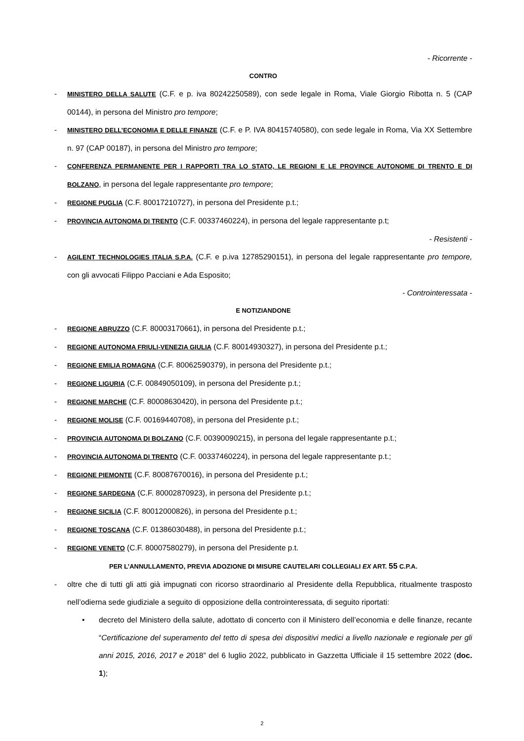- Ricorrente -
CONTRO
- MINISTERO DELLA SALUTE (C.F. e p. iva 80242250589), con sede legale in Roma, Viale Giorgio Ribotta n. 5 (CAP 00144), in persona del Ministro pro tempore;
- MINISTERO DELL’ECONOMIA E DELLE FINANZE (C.F. e P. IVA 80415740580), con sede legale in Roma, Via XX Settembre n. 97 (CAP 00187), in persona del Ministro pro tempore;
- CONFERENZA PERMANENTE PER I RAPPORTI TRA LO STATO, LE REGIONI E LE PROVINCE AUTONOME DI TRENTO E DI BOLZANO, in persona del legale rappresentante pro tempore;
- REGIONE PUGLIA (C.F. 80017210727), in persona del Presidente p.t.;
- PROVINCIA AUTONOMA DI TRENTO (C.F. 00337460224), in persona del legale rappresentante p.t;
- Resistenti -
- AGILENT TECHNOLOGIES ITALIA S.P.A. (C.F. e p.iva 12785290151), in persona del legale rappresentante pro tempore, con gli avvocati Filippo Pacciani e Ada Esposito;
- Controinteressata -
E NOTIZIANDONE
- REGIONE ABRUZZO (C.F. 80003170661), in persona del Presidente p.t.;
- REGIONE AUTONOMA FRIULI-VENEZIA GIULIA (C.F. 80014930327), in persona del Presidente p.t.;
- REGIONE EMILIA ROMAGNA (C.F. 80062590379), in persona del Presidente p.t.;
- REGIONE LIGURIA (C.F. 00849050109), in persona del Presidente p.t.;
- REGIONE MARCHE (C.F. 80008630420), in persona del Presidente p.t.;
- REGIONE MOLISE (C.F. 00169440708), in persona del Presidente p.t.;
- PROVINCIA AUTONOMA DI BOLZANO (C.F. 00390090215), in persona del legale rappresentante p.t.;
- PROVINCIA AUTONOMA DI TRENTO (C.F. 00337460224), in persona del legale rappresentante p.t.;
- REGIONE PIEMONTE (C.F. 80087670016), in persona del Presidente p.t.;
- REGIONE SARDEGNA (C.F. 80002870923), in persona del Presidente p.t.;
- REGIONE SICILIA (C.F. 80012000826), in persona del Presidente p.t.;
- REGIONE TOSCANA (C.F. 01386030488), in persona del Presidente p.t.;
- REGIONE VENETO (C.F. 80007580279), in persona del Presidente p.t.
PER L’ANNULLAMENTO, PREVIA ADOZIONE DI MISURE CAUTELARI COLLEGIALI EX ART. 55 C.P.A.
- oltre che di tutti gli atti già impugnati con ricorso straordinario al Presidente della Repubblica, ritualmente trasposto nell’odierna sede giudiziale a seguito di opposizione della controinteressata, di seguito riportati:
• decreto del Ministero della salute, adottato di concerto con il Ministero dell’economia e delle finanze, recante “Certificazione del superamento del tetto di spesa dei dispositivi medici a livello nazionale e regionale per gli anni 2015, 2016, 2017 e 2018” del 6 luglio 2022, pubblicato in Gazzetta Ufficiale il 15 settembre 2022 (doc. 1);
2